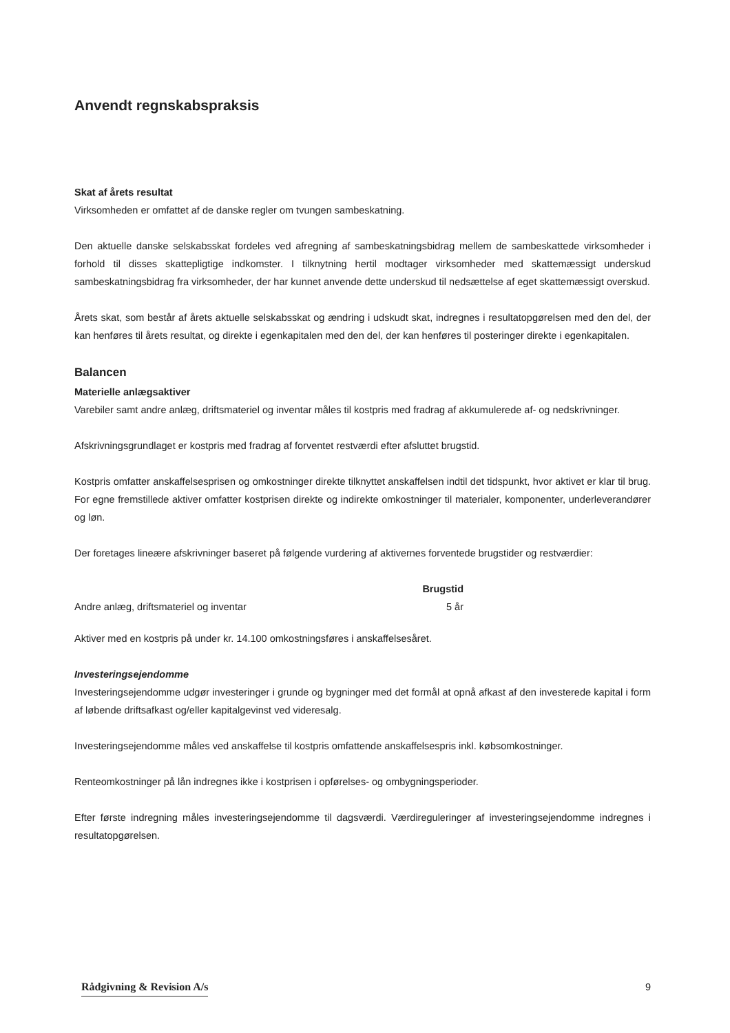Anvendt regnskabspraksis
Skat af årets resultat
Virksomheden er omfattet af de danske regler om tvungen sambeskatning.
Den aktuelle danske selskabsskat fordeles ved afregning af sambeskatningsbidrag mellem de sambeskattede virksomheder i forhold til disses skattepligtige indkomster. I tilknytning hertil modtager virksomheder med skattemæssigt underskud sambeskatningsbidrag fra virksomheder, der har kunnet anvende dette underskud til nedsættelse af eget skattemæssigt overskud.
Årets skat, som består af årets aktuelle selskabsskat og ændring i udskudt skat, indregnes i resultatopgørelsen med den del, der kan henføres til årets resultat, og direkte i egenkapitalen med den del, der kan henføres til posteringer direkte i egenkapitalen.
Balancen
Materielle anlægsaktiver
Varebiler samt andre anlæg, driftsmateriel og inventar måles til kostpris med fradrag af akkumulerede af- og nedskrivninger.
Afskrivningsgrundlaget er kostpris med fradrag af forventet restværdi efter afsluttet brugstid.
Kostpris omfatter anskaffelsesprisen og omkostninger direkte tilknyttet anskaffelsen indtil det tidspunkt, hvor aktivet er klar til brug. For egne fremstillede aktiver omfatter kostprisen direkte og indirekte omkostninger til materialer, komponenter, underleverandører og løn.
Der foretages lineære afskrivninger baseret på følgende vurdering af aktivernes forventede brugstider og restværdier:
| | Brugstid |
| --- | --- |
| Andre anlæg, driftsmateriel og inventar | 5 år |
Aktiver med en kostpris på under kr. 14.100 omkostningsføres i anskaffelsesåret.
Investeringsejendomme
Investeringsejendomme udgør investeringer i grunde og bygninger med det formål at opnå afkast af den investerede kapital i form af løbende driftsafkast og/eller kapitalgevinst ved videresalg.
Investeringsejendomme måles ved anskaffelse til kostpris omfattende anskaffelsespris inkl. købsomkostninger.
Renteomkostninger på lån indregnes ikke i kostprisen i opførelses- og ombygningsperioder.
Efter første indregning måles investeringsejendomme til dagsværdi. Værdireguleringer af investeringsejendomme indregnes i resultatopgørelsen.
Rådgivning & Revision A/s 9